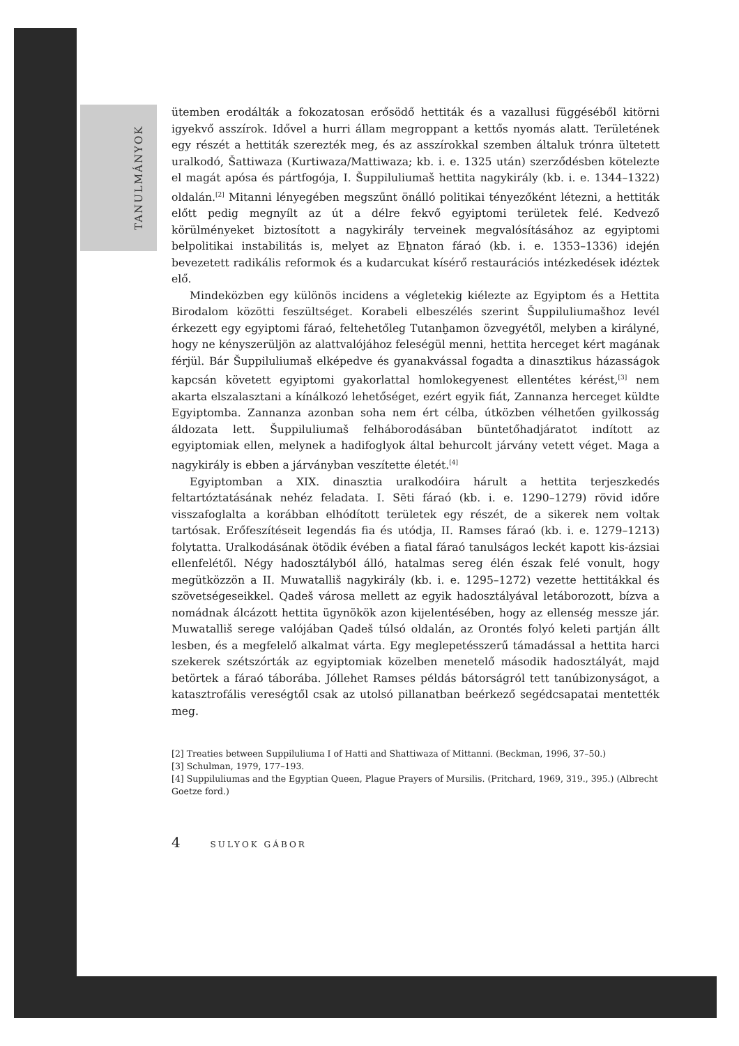TANULMÁNYOK
ütemben erodálták a fokozatosan erősödő hettiták és a vazallusi függéséből kitörni igyekvő asszírok. Idővel a hurri állam megroppant a kettős nyomás alatt. Területének egy részét a hettiták szerezték meg, és az asszírokkal szemben általuk trónra ültetett uralkodó, Šattiwaza (Kurtiwaza/Mattiwaza; kb. i. e. 1325 után) szerződésben kötelezte el magát apósa és pártfogója, I. Šuppiluliumaš hettita nagykirály (kb. i. e. 1344–1322) oldalán.<sup>[2]</sup> Mitanni lényegében megszűnt önálló politikai tényezőként létezni, a hettiták előtt pedig megnyílt az út a délre fekvő egyiptomi területek felé. Kedvező körülményeket biztosított a nagykirály terveinek megvalósításához az egyiptomi belpolitikai instabilitás is, melyet az Eḫnaton fáraó (kb. i. e. 1353–1336) idején bevezetett radikális reformok és a kudarcukat kísérő restaurációs intézkedések idéztek elő.
Mindeközben egy különös incidens a végletekig kiélezte az Egyiptom és a Hettita Birodalom közötti feszültséget. Korabeli elbeszélés szerint Šuppiluliumašhoz levél érkezett egy egyiptomi fáraó, feltehetőleg Tutanḫamon özvegyétől, melyben a királyné, hogy ne kényszerüljön az alattvalójához feleségül menni, hettita herceget kért magának férjül. Bár Šuppiluliumaš elképedve és gyanakvással fogadta a dinasztikus házasságok kapcsán követett egyiptomi gyakorlattal homlokegyenest ellentétes kérést,<sup>[3]</sup> nem akarta elszalasztani a kínálkozó lehetőséget, ezért egyik fiát, Zannanza herceget küldte Egyiptomba. Zannanza azonban soha nem ért célba, útközben vélhetően gyilkosság áldozata lett. Šuppiluliumaš felháborodásában büntetőhadjáratot indított az egyiptomiak ellen, melynek a hadifoglyok által behurcolt járvány vetett véget. Maga a nagykirály is ebben a járványban veszítette életét.<sup>[4]</sup>
Egyiptomban a XIX. dinasztia uralkodóira hárult a hettita terjeszkedés feltartóztatásának nehéz feladata. I. Sēti fáraó (kb. i. e. 1290–1279) rövid időre visszafoglalta a korábban elhódított területek egy részét, de a sikerek nem voltak tartósak. Erőfeszítéseit legendás fia és utódja, II. Ramses fáraó (kb. i. e. 1279–1213) folytatta. Uralkodásának ötödik évében a fiatal fáraó tanulságos leckét kapott kis-ázsiai ellenfelétől. Négy hadosztályból álló, hatalmas sereg élén észak felé vonult, hogy megütközzön a II. Muwatalliš nagykirály (kb. i. e. 1295–1272) vezette hettitákkal és szövetségeseikkel. Qadeš városa mellett az egyik hadosztályával letáborozott, bízva a nomádnak álcázott hettita ügynökök azon kijelentésében, hogy az ellenség messze jár. Muwatalliš serege valójában Qadeš túlsó oldalán, az Orontés folyó keleti partján állt lesben, és a megfelelő alkalmat várta. Egy meglepetésszerű támadással a hettita harci szekerek szétszórták az egyiptomiak közelben menetelő második hadosztályát, majd betörtek a fáraó táborába. Jóllehet Ramses példás bátorságról tett tanúbizonyságot, a katasztrofális vereségtől csak az utolsó pillanatban beérkező segédcsapatai mentették meg.
[2] Treaties between Suppiluliuma I of Hatti and Shattiwaza of Mittanni. (Beckman, 1996, 37–50.)
[3] Schulman, 1979, 177–193.
[4] Suppiluliumas and the Egyptian Queen, Plague Prayers of Mursilis. (Pritchard, 1969, 319., 395.) (Albrecht Goetze ford.)
4 SULYOK GÁBOR